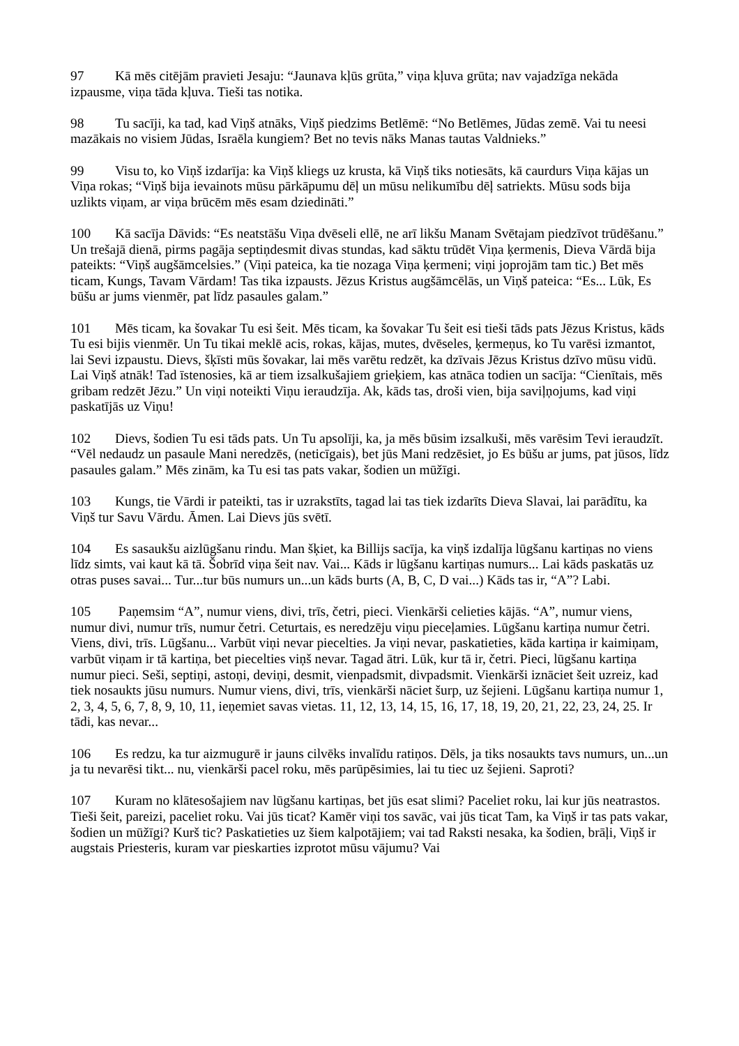97 Kā mēs citējām pravieti Jesaju: “Jaunava kļūs grūta,” viņa kļuva grūta; nav vajadzīga nekāda izpausme, viņa tāda kļuva. Tieši tas notika.
98 Tu sacīji, ka tad, kad Viņš atnāks, Viņš piedzims Betlēmē: “No Betlēmes, Jūdas zemē. Vai tu neesi mazākais no visiem Jūdas, Israēla kungiem? Bet no tevis nāks Manas tautas Valdnieks.”
99 Visu to, ko Viņš izdarīja: ka Viņš kliegs uz krusta, kā Viņš tiks notiesāts, kā caurdurs Viņa kājas un Viņa rokas; “Viņš bija ievainots mūsu pārkāpumu dēļ un mūsu nelikumību dēļ satriekts. Mūsu sods bija uzlikts viņam, ar viņa brūcēm mēs esam dziedināti.”
100 Kā sacīja Dāvids: “Es neatstāšu Viņa dvēseli ellē, ne arī likšu Manam Svētajam piedzīvot trūdēšanu.” Un trešajā dienā, pirms pagāja septiņdesmit divas stundas, kad sāktu trūdēt Viņa ķermenis, Dieva Vārdā bija pateikts: “Viņš augšāmcelsies.” (Viņi pateica, ka tie nozaga Viņa ķermeni; viņi joprojām tam tic.) Bet mēs ticam, Kungs, Tavam Vārdam! Tas tika izpausts. Jēzus Kristus augšāmcēlās, un Viņš pateica: “Es... Lūk, Es būšu ar jums vienmēr, pat līdz pasaules galam.”
101 Mēs ticam, ka šovakar Tu esi šeit. Mēs ticam, ka šovakar Tu šeit esi tieši tāds pats Jēzus Kristus, kāds Tu esi bijis vienmēr. Un Tu tikai meklē acis, rokas, kājas, mutes, dvēseles, ķermeņus, ko Tu varēsi izmantot, lai Sevi izpaustu. Dievs, šķīsti mūs šovakar, lai mēs varētu redzēt, ka dzīvais Jēzus Kristus dzīvo mūsu vidū. Lai Viņš atnāk! Tad īstenosies, kā ar tiem izsalkušajiem grieķiem, kas atnāca todien un sacīja: “Cienītais, mēs gribam redzēt Jēzu.” Un viņi noteikti Viņu ieraudzīja. Ak, kāds tas, droši vien, bija saviļņojums, kad viņi paskatījās uz Viņu!
102 Dievs, šodien Tu esi tāds pats. Un Tu apsolīji, ka, ja mēs būsim izsalkuši, mēs varēsim Tevi ieraudzīt. “Vēl nedaudz un pasaule Mani neredzēs, (neticīgais), bet jūs Mani redzēsiet, jo Es būšu ar jums, pat jūsos, līdz pasaules galam.” Mēs zinām, ka Tu esi tas pats vakar, šodien un mūžīgi.
103 Kungs, tie Vārdi ir pateikti, tas ir uzrakstīts, tagad lai tas tiek izdarīts Dieva Slavai, lai parādītu, ka Viņš tur Savu Vārdu. Āmen. Lai Dievs jūs svētī.
104 Es sasaukšu aizlūgšanu rindu. Man šķiet, ka Billijs sacīja, ka viņš izdalīja lūgšanu kartiņas no viens līdz simts, vai kaut kā tā. Šobrīd viņa šeit nav. Vai... Kāds ir lūgšanu kartiņas numurs... Lai kāds paskatās uz otras puses savai... Tur...tur būs numurs un...un kāds burts (A, B, C, D vai...) Kāds tas ir, “A”? Labi.
105 Paņemsim “A”, numur viens, divi, trīs, četri, pieci. Vienkārši celieties kājās. “A”, numur viens, numur divi, numur trīs, numur četri. Ceturtais, es neredzēju viņu pieceļamies. Lūgšanu kartiņa numur četri. Viens, divi, trīs. Lūgšanu... Varbūt viņi nevar piecelties. Ja viņi nevar, paskatieties, kāda kartiņa ir kaimiņam, varbūt viņam ir tā kartiņa, bet piecelties viņš nevar. Tagad ātri. Lūk, kur tā ir, četri. Pieci, lūgšanu kartiņa numur pieci. Seši, septiņi, astoņi, deviņi, desmit, vienpadsmit, divpadsmit. Vienkārši iznāciet šeit uzreiz, kad tiek nosaukts jūsu numurs. Numur viens, divi, trīs, vienkārši nāciet šurp, uz šejieni. Lūgšanu kartiņa numur 1, 2, 3, 4, 5, 6, 7, 8, 9, 10, 11, ieņemiet savas vietas. 11, 12, 13, 14, 15, 16, 17, 18, 19, 20, 21, 22, 23, 24, 25. Ir tādi, kas nevar...
106 Es redzu, ka tur aizmugurē ir jauns cilvēks invalīdu ratiņos. Dēls, ja tiks nosaukts tavs numurs, un...un ja tu nevarēsi tikt... nu, vienkārši pacel roku, mēs parūpēsimies, lai tu tiec uz šejieni. Saproti?
107 Kuram no klātesošajiem nav lūgšanu kartiņas, bet jūs esat slimi? Paceliet roku, lai kur jūs neatrastos. Tieši šeit, pareizi, paceliet roku. Vai jūs ticat? Kamēr viņi tos savāc, vai jūs ticat Tam, ka Viņš ir tas pats vakar, šodien un mūžīgi? Kurš tic? Paskatieties uz šiem kalpotājiem; vai tad Raksti nesaka, ka šodien, brāļi, Viņš ir augstais Priesteris, kuram var pieskarties izprotot mūsu vājumu? Vai